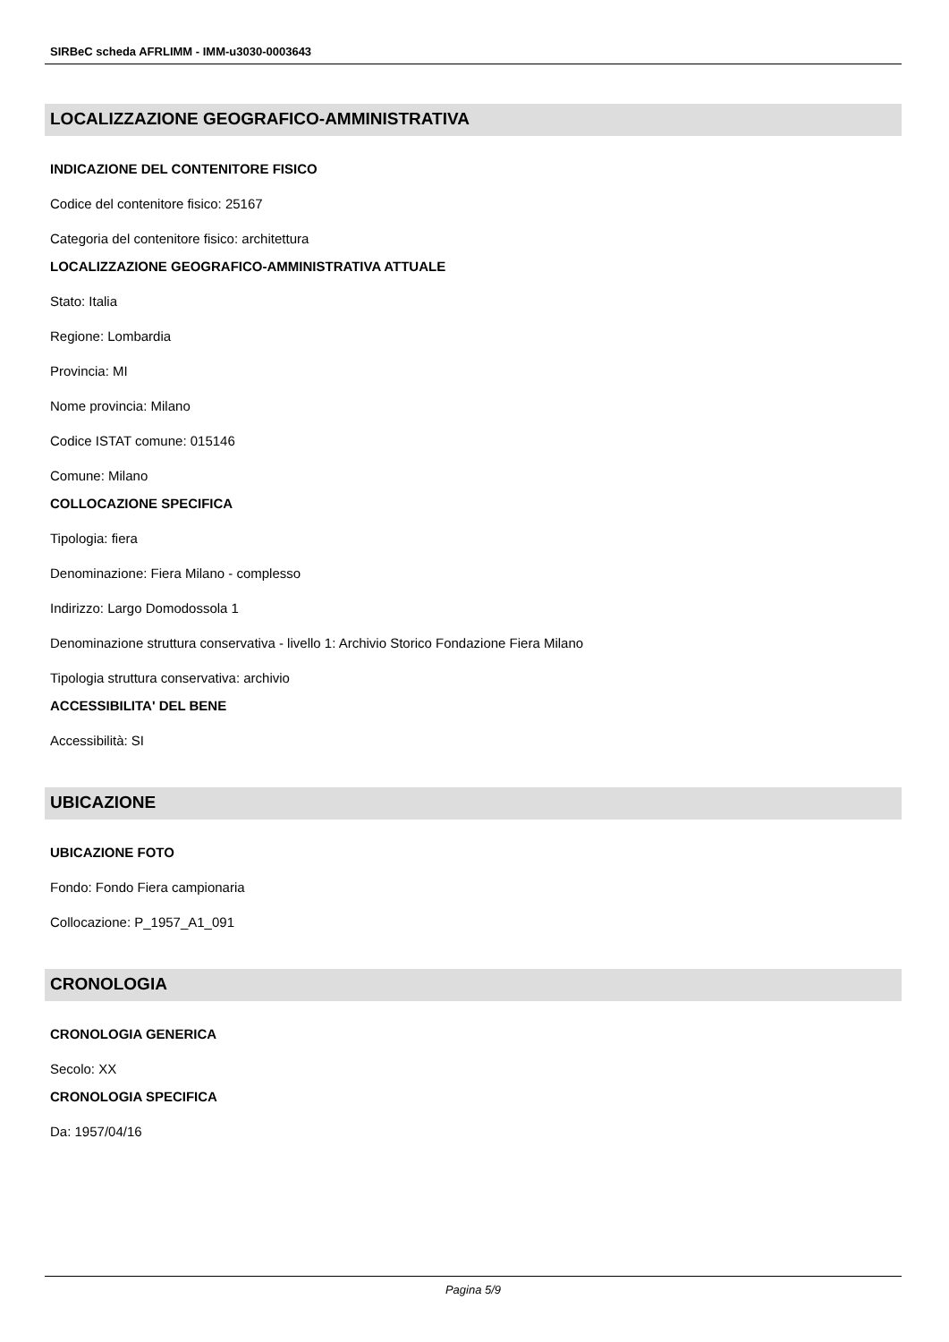SIRBeC scheda AFRLIMM - IMM-u3030-0003643
LOCALIZZAZIONE GEOGRAFICO-AMMINISTRATIVA
INDICAZIONE DEL CONTENITORE FISICO
Codice del contenitore fisico: 25167
Categoria del contenitore fisico: architettura
LOCALIZZAZIONE GEOGRAFICO-AMMINISTRATIVA ATTUALE
Stato: Italia
Regione: Lombardia
Provincia: MI
Nome provincia: Milano
Codice ISTAT comune: 015146
Comune: Milano
COLLOCAZIONE SPECIFICA
Tipologia: fiera
Denominazione: Fiera Milano - complesso
Indirizzo: Largo Domodossola 1
Denominazione struttura conservativa - livello 1: Archivio Storico Fondazione Fiera Milano
Tipologia struttura conservativa: archivio
ACCESSIBILITA' DEL BENE
Accessibilità: SI
UBICAZIONE
UBICAZIONE FOTO
Fondo: Fondo Fiera campionaria
Collocazione: P_1957_A1_091
CRONOLOGIA
CRONOLOGIA GENERICA
Secolo: XX
CRONOLOGIA SPECIFICA
Da: 1957/04/16
Pagina 5/9